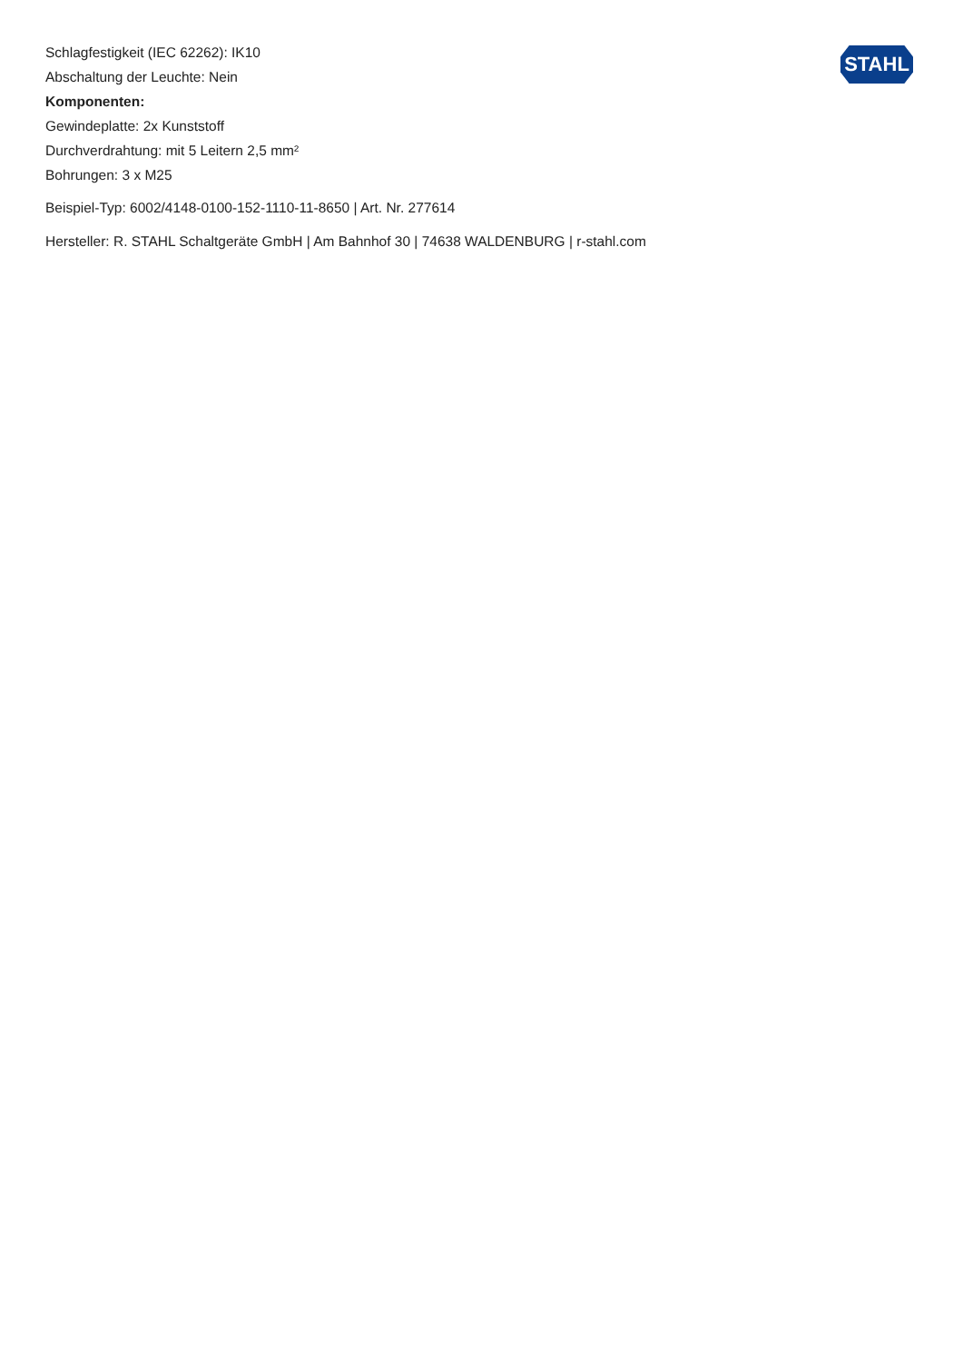STAHL
Schlagfestigkeit (IEC 62262): IK10
Abschaltung der Leuchte: Nein
Komponenten:
Gewindeplatte: 2x Kunststoff
Durchverdrahtung: mit 5 Leitern 2,5 mm²
Bohrungen: 3 x M25
Beispiel-Typ: 6002/4148-0100-152-1110-11-8650 | Art. Nr. 277614
Hersteller: R. STAHL Schaltgeräte GmbH | Am Bahnhof 30 | 74638 WALDENBURG | r-stahl.com